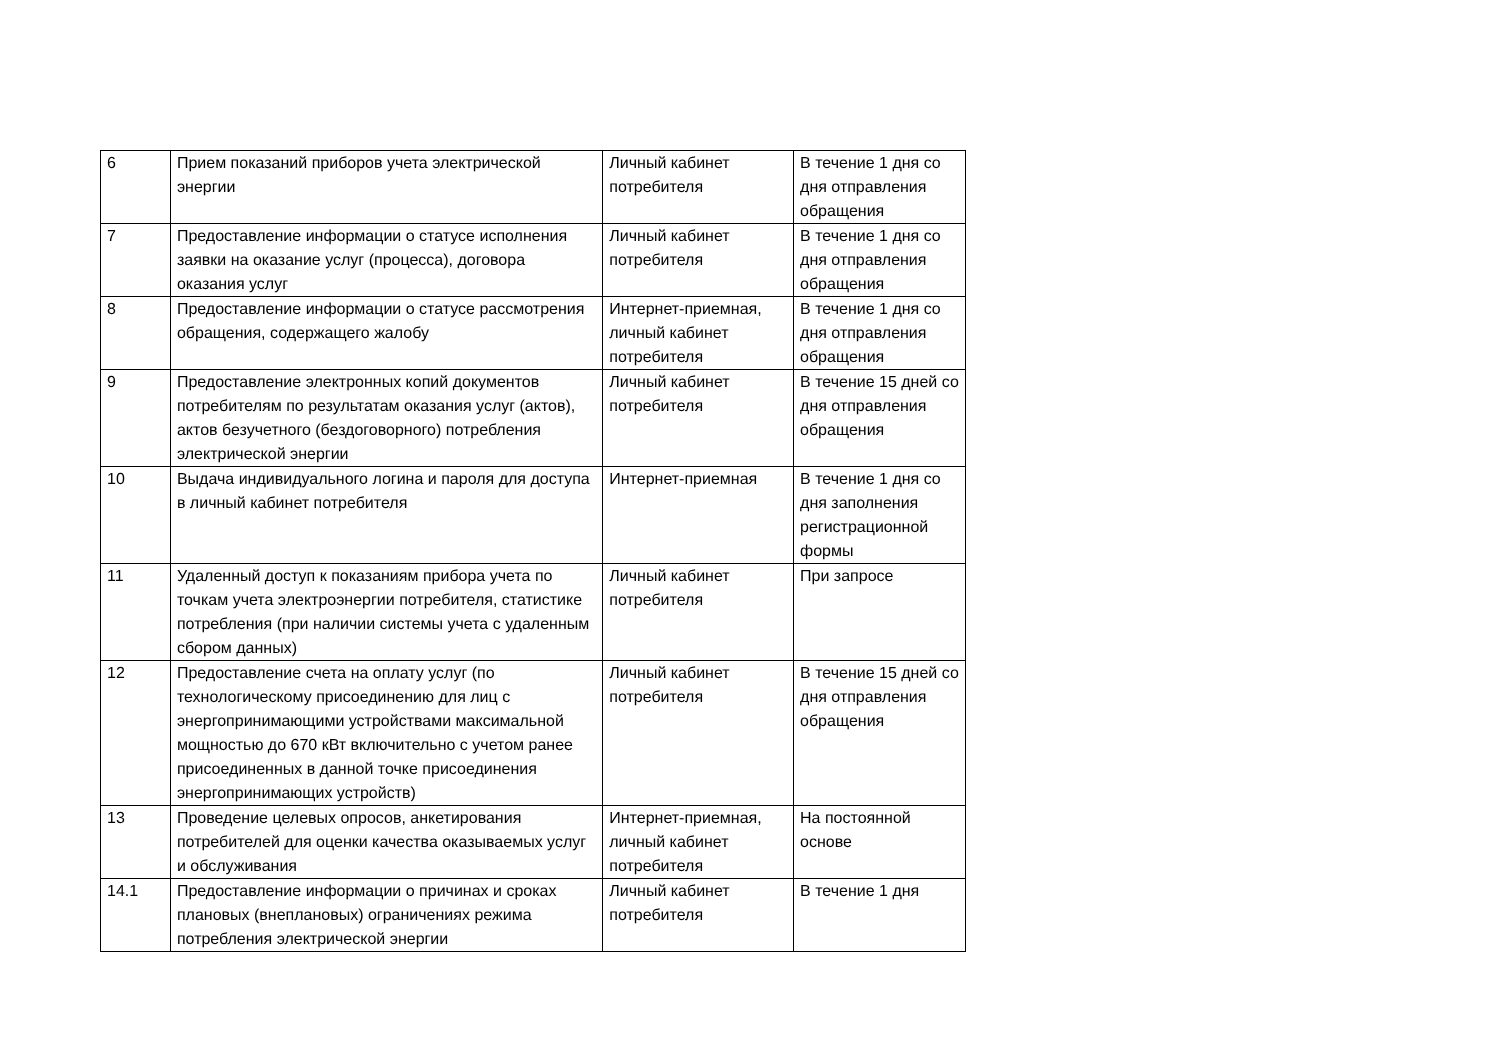| 6 | Прием показаний приборов учета электрической энергии | Личный кабинет потребителя | В течение 1 дня со дня отправления обращения |
| 7 | Предоставление информации о статусе исполнения заявки на оказание услуг (процесса), договора оказания услуг | Личный кабинет потребителя | В течение 1 дня со дня отправления обращения |
| 8 | Предоставление информации о статусе рассмотрения обращения, содержащего жалобу | Интернет-приемная, личный кабинет потребителя | В течение 1 дня со дня отправления обращения |
| 9 | Предоставление электронных копий документов потребителям по результатам оказания услуг (актов), актов безучетного (бездоговорного) потребления электрической энергии | Личный кабинет потребителя | В течение 15 дней со дня отправления обращения |
| 10 | Выдача индивидуального логина и пароля для доступа в личный кабинет потребителя | Интернет-приемная | В течение 1 дня со дня заполнения регистрационной формы |
| 11 | Удаленный доступ к показаниям прибора учета по точкам учета электроэнергии потребителя, статистике потребления (при наличии системы учета с удаленным сбором данных) | Личный кабинет потребителя | При запросе |
| 12 | Предоставление счета на оплату услуг (по технологическому присоединению для лиц с энергопринимающими устройствами максимальной мощностью до 670 кВт включительно с учетом ранее присоединенных в данной точке присоединения энергопринимающих устройств) | Личный кабинет потребителя | В течение 15 дней со дня отправления обращения |
| 13 | Проведение целевых опросов, анкетирования потребителей для оценки качества оказываемых услуг и обслуживания | Интернет-приемная, личный кабинет потребителя | На постоянной основе |
| 14.1 | Предоставление информации о причинах и сроках плановых (внеплановых) ограничениях режима потребления электрической энергии | Личный кабинет потребителя | В течение 1 дня |